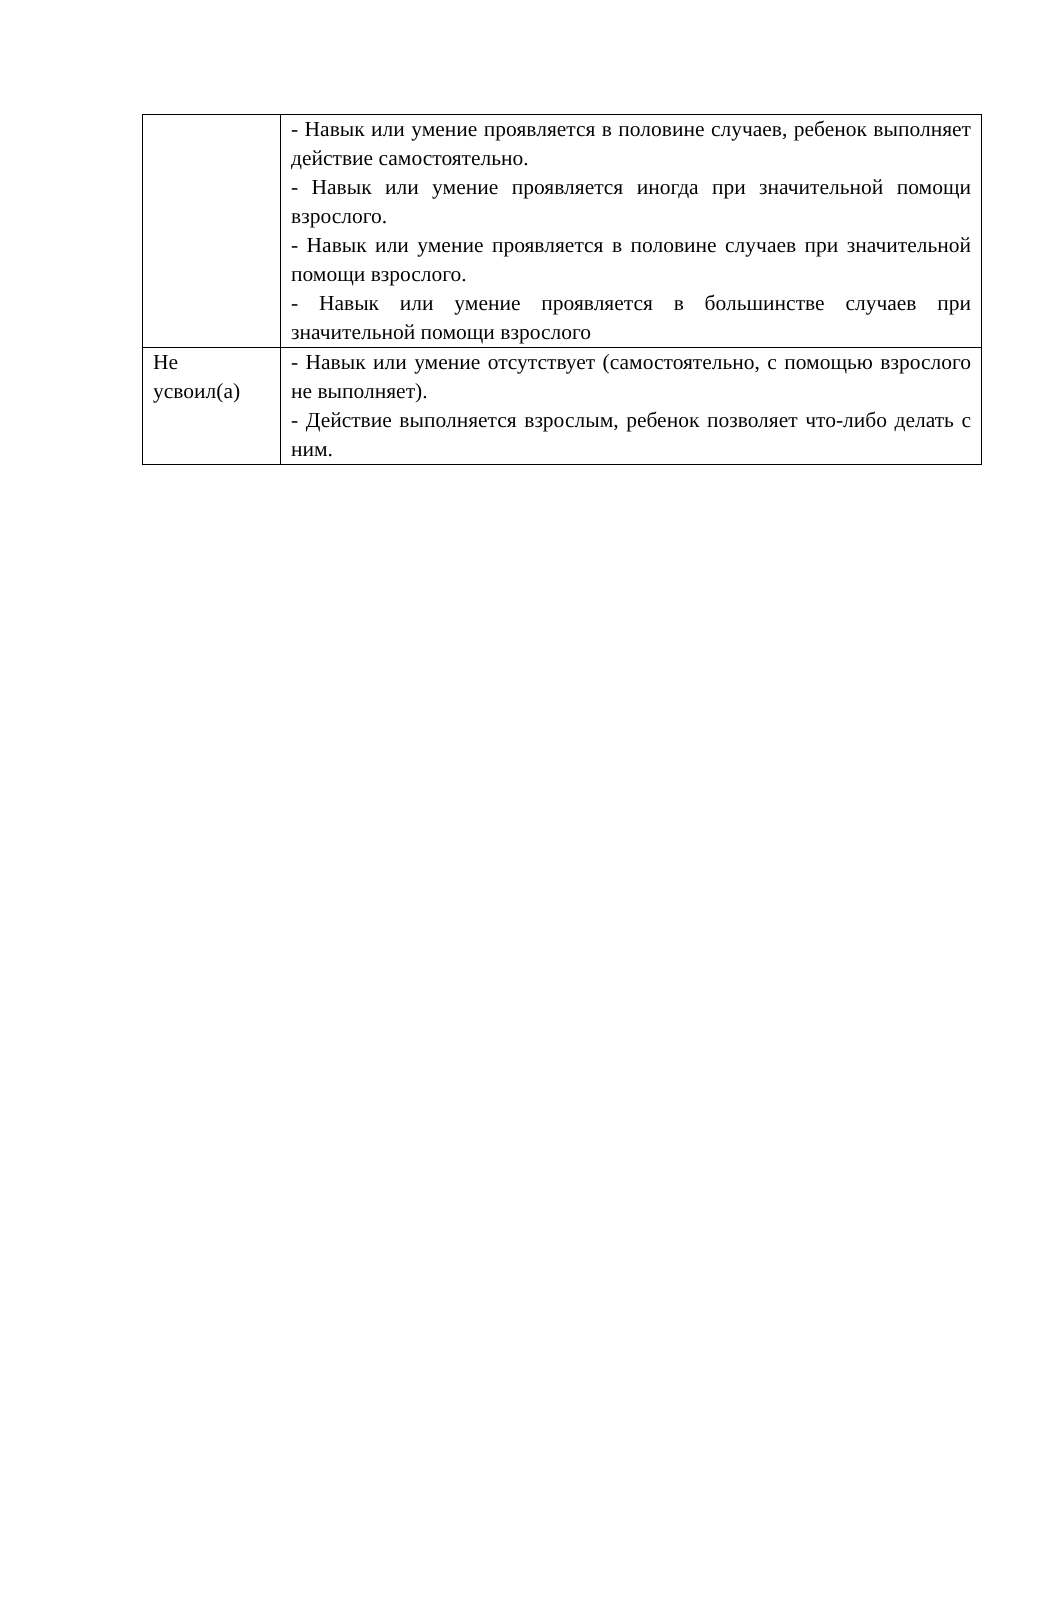| | - Навык или умение проявляется в половине случаев, ребенок выполняет действие самостоятельно. - Навык или умение проявляется иногда при значительной помощи взрослого. - Навык или умение проявляется в половине случаев при значительной помощи взрослого. - Навык или умение проявляется в большинстве случаев при значительной помощи взрослого |
| Не усвоил(а) | - Навык или умение отсутствует (самостоятельно, с помощью взрослого не выполняет). - Действие выполняется взрослым, ребенок позволяет что-либо делать с ним. |